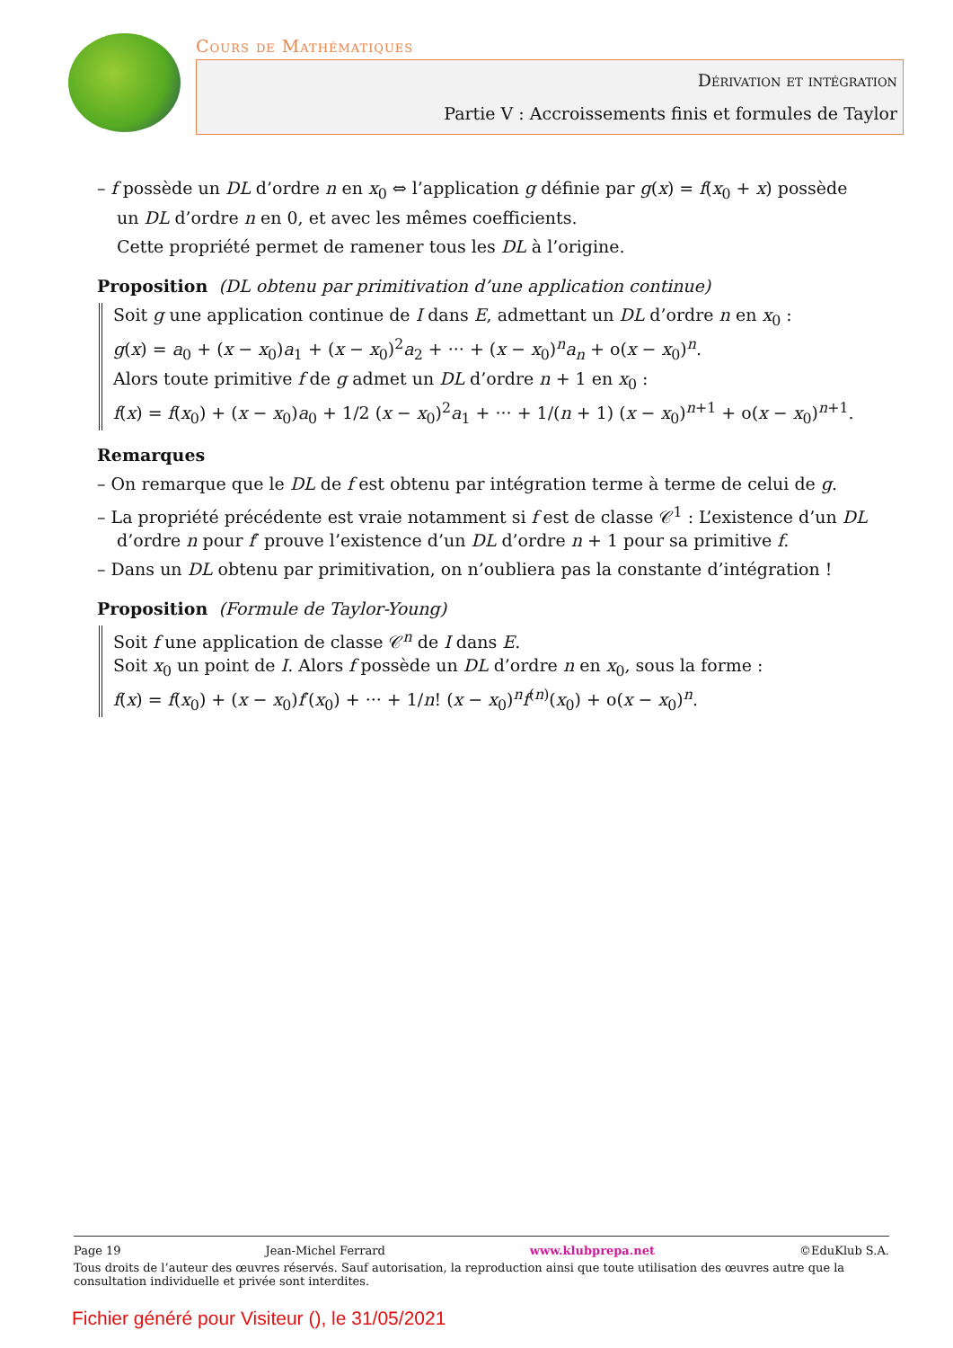Cours de Mathématiques
Dérivation et intégration
Partie V : Accroissements finis et formules de Taylor
– f possède un DL d’ordre n en x<sub>0</sub> ⇔ l’application g définie par g(x) = f(x<sub>0</sub> + x) possède un DL d’ordre n en 0, et avec les mêmes coefficients.
Cette propriété permet de ramener tous les DL à l’origine.
Proposition (DL obtenu par primitivation d’une application continue)
Soit g une application continue de I dans E, admettant un DL d’ordre n en x<sub>0</sub> :
g(x) = a<sub>0</sub> + (x − x<sub>0</sub>)a<sub>1</sub> + (x − x<sub>0</sub>)<sup>2</sup>a<sub>2</sub> + ··· + (x − x<sub>0</sub>)<sup>n</sup>a<sub>n</sub> + o(x − x<sub>0</sub>)<sup>n</sup>.
Alors toute primitive f de g admet un DL d’ordre n + 1 en x<sub>0</sub> :
f(x) = f(x<sub>0</sub>) + (x − x<sub>0</sub>)a<sub>0</sub> + 1/2 (x − x<sub>0</sub>)<sup>2</sup>a<sub>1</sub> + ··· + 1/(n + 1) (x − x<sub>0</sub>)<sup>n+1</sup> + o(x − x<sub>0</sub>)<sup>n+1</sup>.
Remarques
– On remarque que le DL de f est obtenu par intégration terme à terme de celui de g.
– La propriété précédente est vraie notamment si f est de classe 𝒞<sup>1</sup> : L’existence d’un DL d’ordre n pour f′ prouve l’existence d’un DL d’ordre n + 1 pour sa primitive f.
– Dans un DL obtenu par primitivation, on n’oubliera pas la constante d’intégration !
Proposition (Formule de Taylor-Young)
Soit f une application de classe 𝒞<sup>n</sup> de I dans E.
Soit x<sub>0</sub> un point de I. Alors f possède un DL d’ordre n en x<sub>0</sub>, sous la forme :
f(x) = f(x<sub>0</sub>) + (x − x<sub>0</sub>)f′(x<sub>0</sub>) + ··· + 1/n! (x − x<sub>0</sub>)<sup>n</sup>f<sup>(n)</sup>(x<sub>0</sub>) + o(x − x<sub>0</sub>)<sup>n</sup>.
Page 19 Jean-Michel Ferrard www.klubprepa.net ©EduKlub S.A.
Tous droits de l’auteur des œuvres réservés. Sauf autorisation, la reproduction ainsi que toute utilisation des œuvres autre que la consultation individuelle et privée sont interdites.
Fichier généré pour Visiteur (), le 31/05/2021